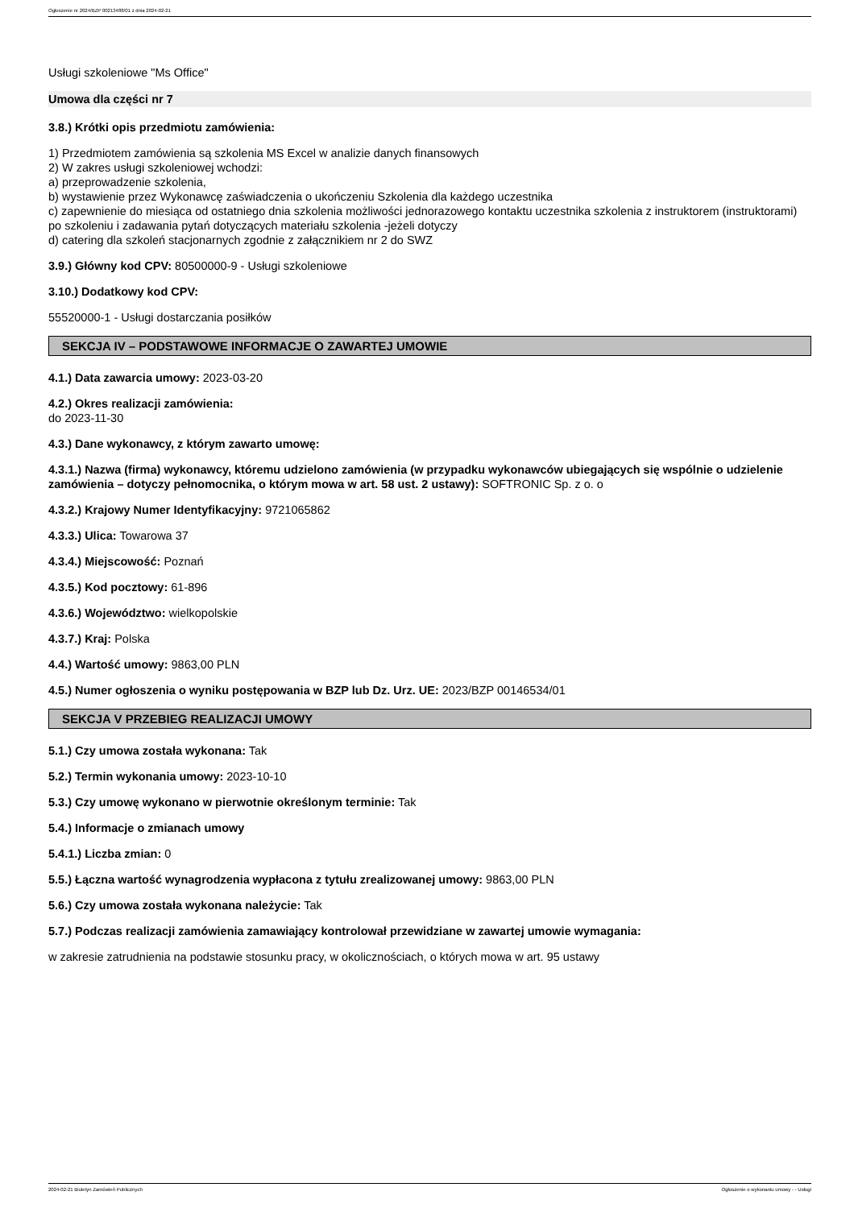Ogłoszenie nr 2024/BZP 00213488/01 z dnia 2024-02-21
Usługi szkoleniowe "Ms Office"
Umowa dla części nr 7
3.8.) Krótki opis przedmiotu zamówienia:
1) Przedmiotem zamówienia są szkolenia MS Excel w analizie danych finansowych
2) W zakres usługi szkoleniowej wchodzi:
a) przeprowadzenie szkolenia,
b) wystawienie przez Wykonawcę zaświadczenia o ukończeniu Szkolenia dla każdego uczestnika
c) zapewnienie do miesiąca od ostatniego dnia szkolenia możliwości jednorazowego kontaktu uczestnika szkolenia z instruktorem (instruktorami) po szkoleniu i zadawania pytań dotyczących materiału szkolenia -jeżeli dotyczy
d) catering dla szkoleń stacjonarnych zgodnie z załącznikiem nr 2 do SWZ
3.9.) Główny kod CPV: 80500000-9 - Usługi szkoleniowe
3.10.) Dodatkowy kod CPV:
55520000-1 - Usługi dostarczania posiłków
SEKCJA IV – PODSTAWOWE INFORMACJE O ZAWARTEJ UMOWIE
4.1.) Data zawarcia umowy: 2023-03-20
4.2.) Okres realizacji zamówienia:
do 2023-11-30
4.3.) Dane wykonawcy, z którym zawarto umowę:
4.3.1.) Nazwa (firma) wykonawcy, któremu udzielono zamówienia (w przypadku wykonawców ubiegających się wspólnie o udzielenie zamówienia – dotyczy pełnomocnika, o którym mowa w art. 58 ust. 2 ustawy): SOFTRONIC Sp. z o. o
4.3.2.) Krajowy Numer Identyfikacyjny: 9721065862
4.3.3.) Ulica: Towarowa 37
4.3.4.) Miejscowość: Poznań
4.3.5.) Kod pocztowy: 61-896
4.3.6.) Województwo: wielkopolskie
4.3.7.) Kraj: Polska
4.4.) Wartość umowy: 9863,00 PLN
4.5.) Numer ogłoszenia o wyniku postępowania w BZP lub Dz. Urz. UE: 2023/BZP 00146534/01
SEKCJA V PRZEBIEG REALIZACJI UMOWY
5.1.) Czy umowa została wykonana: Tak
5.2.) Termin wykonania umowy: 2023-10-10
5.3.) Czy umowę wykonano w pierwotnie określonym terminie: Tak
5.4.) Informacje o zmianach umowy
5.4.1.) Liczba zmian: 0
5.5.) Łączna wartość wynagrodzenia wypłacona z tytułu zrealizowanej umowy: 9863,00 PLN
5.6.) Czy umowa została wykonana należycie: Tak
5.7.) Podczas realizacji zamówienia zamawiający kontrolował przewidziane w zawartej umowie wymagania:
w zakresie zatrudnienia na podstawie stosunku pracy, w okolicznościach, o których mowa w art. 95 ustawy
2024-02-21 Biuletyn Zamówień Publicznych Ogłoszenie o wykonaniu umowy - - Usługi